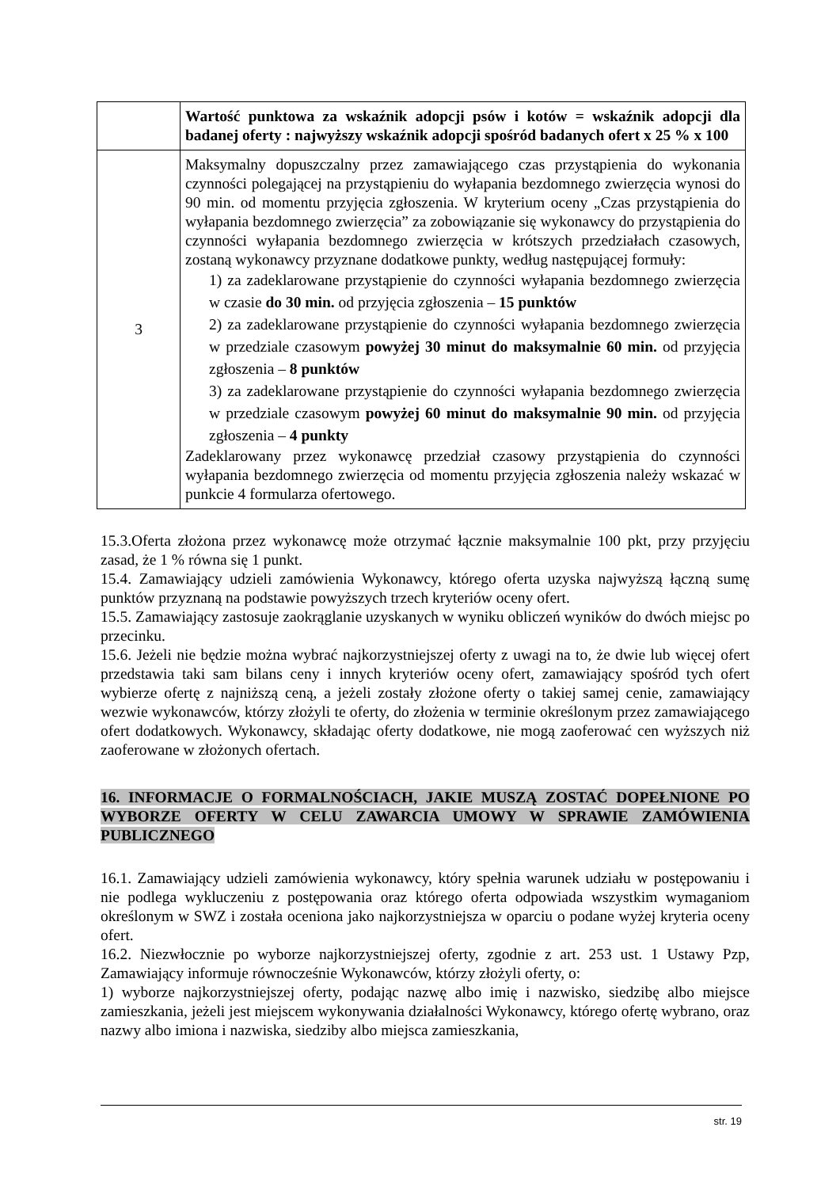| | Wartość punktowa za wskaźnik adopcji psów i kotów = wskaźnik adopcji dla badanej oferty : najwyższy wskaźnik adopcji spośród badanych ofert x 25 % x 100 |
| 3 | Maksymalny dopuszczalny przez zamawiającego czas przystąpienia do wykonania czynności polegającej na przystąpieniu do wyłapania bezdomnego zwierzęcia wynosi do 90 min. od momentu przyjęcia zgłoszenia. W kryterium oceny „Czas przystąpienia do wyłapania bezdomnego zwierzęcia” za zobowiązanie się wykonawcy do przystąpienia do czynności wyłapania bezdomnego zwierzęcia w krótszych przedziałach czasowych, zostaną wykonawcy przyznane dodatkowe punkty, według następującej formuły: 1) za zadeklarowane przystąpienie do czynności wyłapania bezdomnego zwierzęcia w czasie do 30 min. od przyjęcia zgłoszenia – 15 punktów 2) za zadeklarowane przystąpienie do czynności wyłapania bezdomnego zwierzęcia w przedziale czasowym powyżej 30 minut do maksymalnie 60 min. od przyjęcia zgłoszenia – 8 punktów 3) za zadeklarowane przystąpienie do czynności wyłapania bezdomnego zwierzęcia w przedziale czasowym powyżej 60 minut do maksymalnie 90 min. od przyjęcia zgłoszenia – 4 punkty Zadeklarowany przez wykonawcę przedział czasowy przystąpienia do czynności wyłapania bezdomnego zwierzęcia od momentu przyjęcia zgłoszenia należy wskazać w punkcie 4 formularza ofertowego. |
15.3.Oferta złożona przez wykonawcę może otrzymać łącznie maksymalnie 100 pkt, przy przyjęciu zasad, że 1 % równa się 1 punkt.
15.4. Zamawiający udzieli zamówienia Wykonawcy, którego oferta uzyska najwyższą łączną sumę punktów przyznaną na podstawie powyższych trzech kryteriów oceny ofert.
15.5. Zamawiający zastosuje zaokrąglanie uzyskanych w wyniku obliczeń wyników do dwóch miejsc po przecinku.
15.6. Jeżeli nie będzie można wybrać najkorzystniejszej oferty z uwagi na to, że dwie lub więcej ofert przedstawia taki sam bilans ceny i innych kryteriów oceny ofert, zamawiający spośród tych ofert wybierze ofertę z najniższą ceną, a jeżeli zostały złożone oferty o takiej samej cenie, zamawiający wezwie wykonawców, którzy złożyli te oferty, do złożenia w terminie określonym przez zamawiającego ofert dodatkowych. Wykonawcy, składając oferty dodatkowe, nie mogą zaoferować cen wyższych niż zaoferowane w złożonych ofertach.
16. INFORMACJE O FORMALNOŚCIACH, JAKIE MUSZĄ ZOSTAĆ DOPEŁNIONE PO WYBORZE OFERTY W CELU ZAWARCIA UMOWY W SPRAWIE ZAMÓWIENIA PUBLICZNEGO
16.1. Zamawiający udzieli zamówienia wykonawcy, który spełnia warunek udziału w postępowaniu i nie podlega wykluczeniu z postępowania oraz którego oferta odpowiada wszystkim wymaganiom określonym w SWZ i została oceniona jako najkorzystniejsza w oparciu o podane wyżej kryteria oceny ofert.
16.2. Niezwłocznie po wyborze najkorzystniejszej oferty, zgodnie z art. 253 ust. 1 Ustawy Pzp, Zamawiający informuje równocześnie Wykonawców, którzy złożyli oferty, o:
1) wyborze najkorzystniejszej oferty, podając nazwę albo imię i nazwisko, siedzibę albo miejsce zamieszkania, jeżeli jest miejscem wykonywania działalności Wykonawcy, którego ofertę wybrano, oraz nazwy albo imiona i nazwiska, siedziby albo miejsca zamieszkania,
str. 19